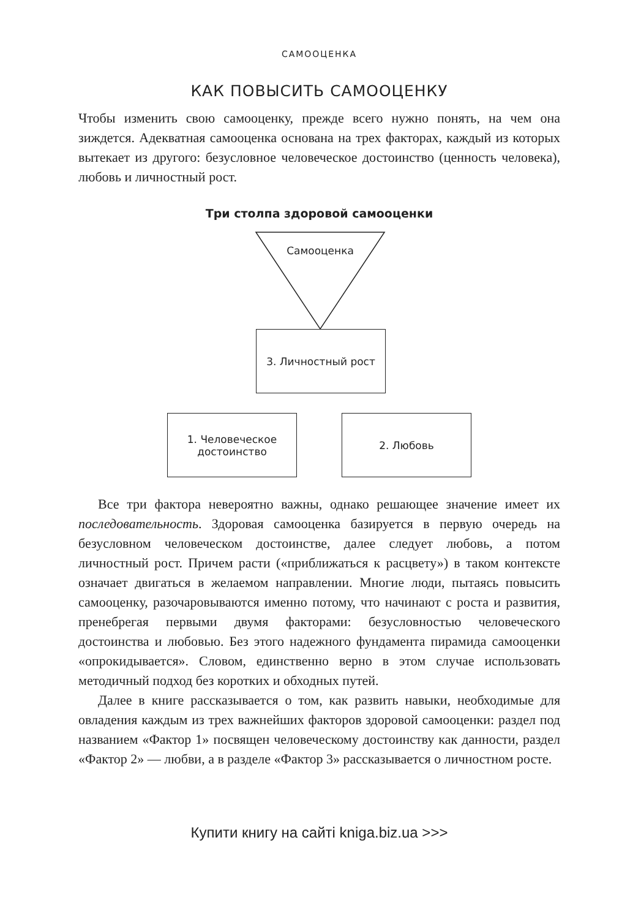САМООЦЕНКА
КАК ПОВЫСИТЬ САМООЦЕНКУ
Чтобы изменить свою самооценку, прежде всего нужно понять, на чем она зиждется. Адекватная самооценка основана на трех факторах, каждый из которых вытекает из другого: безусловное человеческое достоинство (ценность человека), любовь и личностный рост.
Три столпа здоровой самооценки
Самооценка
3. Личностный рост
1. Человеческое
достоинство
2. Любовь
Все три фактора невероятно важны, однако решающее значение имеет их последовательность. Здоровая самооценка базируется в первую очередь на безусловном человеческом достоинстве, далее следует любовь, а потом личностный рост. Причем расти («приближаться к расцвету») в таком контексте означает двигаться в желаемом направлении. Многие люди, пытаясь повысить самооценку, разочаровываются именно потому, что начинают с роста и развития, пренебрегая первыми двумя факторами: безусловностью человеческого достоинства и любовью. Без этого надежного фундамента пирамида самооценки «опрокидывается». Словом, единственно верно в этом случае использовать методичный подход без коротких и обходных путей.
Далее в книге рассказывается о том, как развить навыки, необходимые для овладения каждым из трех важнейших факторов здоровой самооценки: раздел под названием «Фактор 1» посвящен человеческому достоинству как данности, раздел «Фактор 2» — любви, а в разделе «Фактор 3» рассказывается о личностном росте.
Купити книгу на сайті kniga.biz.ua >>>